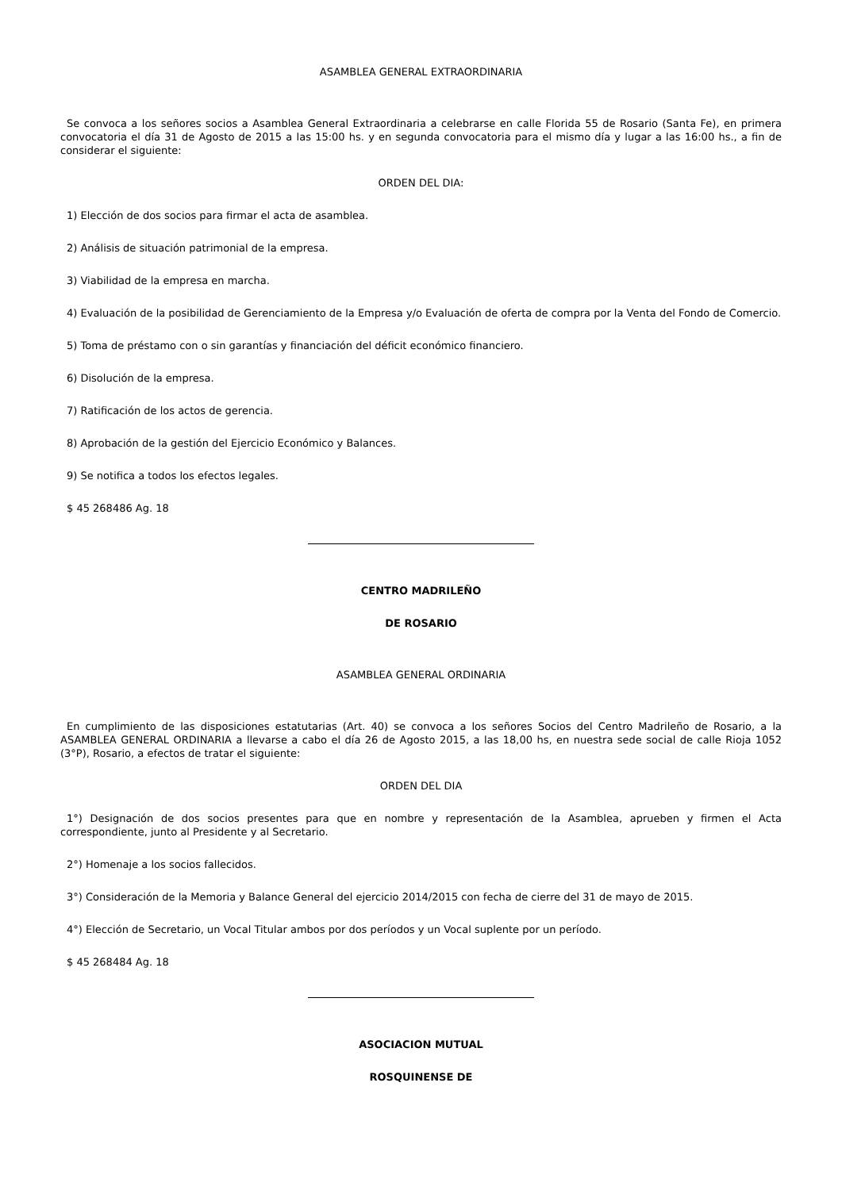ASAMBLEA GENERAL EXTRAORDINARIA
Se convoca a los señores socios a Asamblea General Extraordinaria a celebrarse en calle Florida 55 de Rosario (Santa Fe), en primera convocatoria el día 31 de Agosto de 2015 a las 15:00 hs. y en segunda convocatoria para el mismo día y lugar a las 16:00 hs., a fin de considerar el siguiente:
ORDEN DEL DIA:
1) Elección de dos socios para firmar el acta de asamblea.
2) Análisis de situación patrimonial de la empresa.
3) Viabilidad de la empresa en marcha.
4) Evaluación de la posibilidad de Gerenciamiento de la Empresa y/o Evaluación de oferta de compra por la Venta del Fondo de Comercio.
5) Toma de préstamo con o sin garantías y financiación del déficit económico financiero.
6) Disolución de la empresa.
7) Ratificación de los actos de gerencia.
8) Aprobación de la gestión del Ejercicio Económico y Balances.
9) Se notifica a todos los efectos legales.
$ 45 268486 Ag. 18
CENTRO MADRILEÑO
DE ROSARIO
ASAMBLEA GENERAL ORDINARIA
En cumplimiento de las disposiciones estatutarias (Art. 40) se convoca a los señores Socios del Centro Madrileño de Rosario, a la ASAMBLEA GENERAL ORDINARIA a llevarse a cabo el día 26 de Agosto 2015, a las 18,00 hs, en nuestra sede social de calle Rioja 1052 (3°P), Rosario, a efectos de tratar el siguiente:
ORDEN DEL DIA
1°) Designación de dos socios presentes para que en nombre y representación de la Asamblea, aprueben y firmen el Acta correspondiente, junto al Presidente y al Secretario.
2°) Homenaje a los socios fallecidos.
3°) Consideración de la Memoria y Balance General del ejercicio 2014/2015 con fecha de cierre del 31 de mayo de 2015.
4°) Elección de Secretario, un Vocal Titular ambos por dos períodos y un Vocal suplente por un período.
$ 45 268484 Ag. 18
ASOCIACION MUTUAL
ROSQUINENSE DE